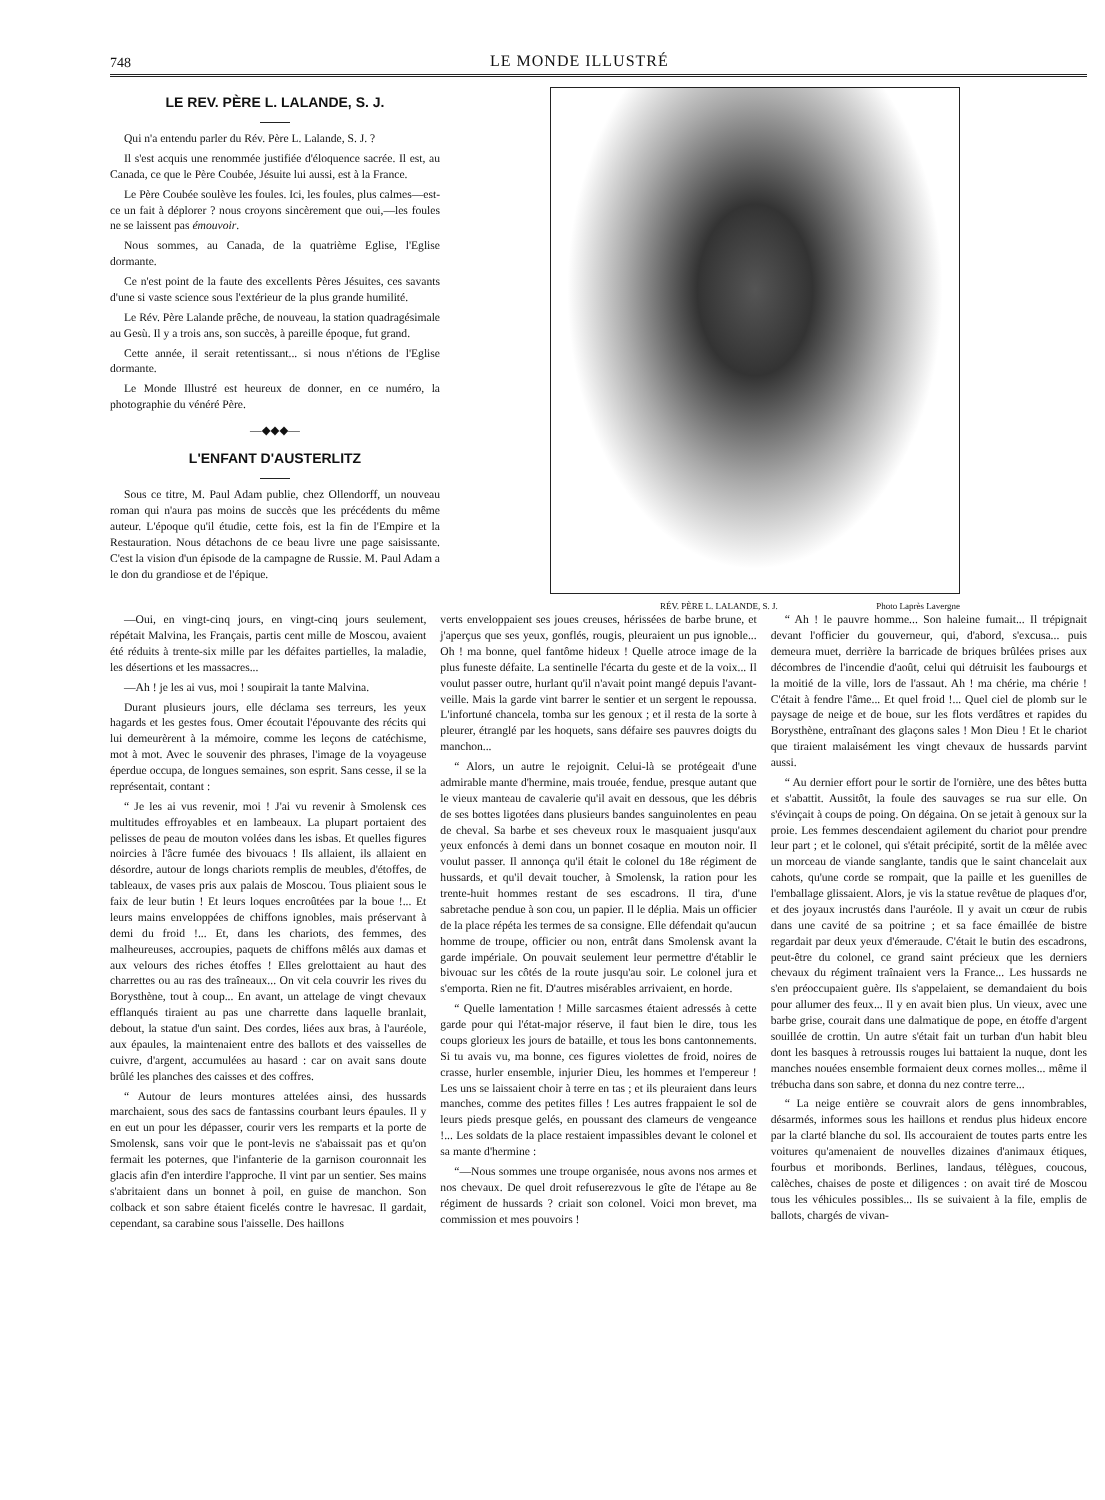748 LE MONDE ILLUSTRÉ
LE REV. PÈRE L. LALANDE, S. J.
Qui n'a entendu parler du Rév. Père L. Lalande, S. J. ?
Il s'est acquis une renommée justifiée d'éloquence sacrée. Il est, au Canada, ce que le Père Coubée, Jésuite lui aussi, est à la France.
Le Père Coubée soulève les foules. Ici, les foules, plus calmes—est-ce un fait à déplorer ? nous croyons sincèrement que oui,—les foules ne se laissent pas émouvoir.
Nous sommes, au Canada, de la quatrième Eglise, l'Eglise dormante.
Ce n'est point de la faute des excellents Pères Jésuites, ces savants d'une si vaste science sous l'extérieur de la plus grande humilité.
Le Rév. Père Lalande prêche, de nouveau, la station quadragésimale au Gesù. Il y a trois ans, son succès, à pareille époque, fut grand.
Cette année, il serait retentissant... si nous n'étions de l'Eglise dormante.
Le Monde Illustré est heureux de donner, en ce numéro, la photographie du vénéré Père.
—◆◆◆—
L'ENFANT D'AUSTERLITZ
Sous ce titre, M. Paul Adam publie, chez Ollendorff, un nouveau roman qui n'aura pas moins de succès que les précédents du même auteur. L'époque qu'il étudie, cette fois, est la fin de l'Empire et la Restauration. Nous détachons de ce beau livre une page saisissante. C'est la vision d'un épisode de la campagne de Russie. M. Paul Adam a le don du grandiose et de l'épique.
RÉV. PÈRE L. LALANDE, S. J. Photo Laprès Lavergne
—Oui, en vingt-cinq jours, en vingt-cinq jours seulement, répétait Malvina, les Français, partis cent mille de Moscou, avaient été réduits à trente-six mille par les défaites partielles, la maladie, les désertions et les massacres...
—Ah ! je les ai vus, moi ! soupirait la tante Malvina.
Durant plusieurs jours, elle déclama ses terreurs, les yeux hagards et les gestes fous. Omer écoutait l'épouvante des récits qui lui demeurèrent à la mémoire, comme les leçons de catéchisme, mot à mot. Avec le souvenir des phrases, l'image de la voyageuse éperdue occupa, de longues semaines, son esprit. Sans cesse, il se la représentait, contant :
“ Je les ai vus revenir, moi ! J'ai vu revenir à Smolensk ces multitudes effroyables et en lambeaux. La plupart portaient des pelisses de peau de mouton volées dans les isbas. Et quelles figures noircies à l'âcre fumée des bivouacs ! Ils allaient, ils allaient en désordre, autour de longs chariots remplis de meubles, d'étoffes, de tableaux, de vases pris aux palais de Moscou. Tous pliaient sous le faix de leur butin ! Et leurs loques encroûtées par la boue !... Et leurs mains enveloppées de chiffons ignobles, mais préservant à demi du froid !... Et, dans les chariots, des femmes, des malheureuses, accroupies, paquets de chiffons mêlés aux damas et aux velours des riches étoffes ! Elles grelottaient au haut des charrettes ou au ras des traîneaux... On vit cela couvrir les rives du Borysthène, tout à coup... En avant, un attelage de vingt chevaux efflanqués tiraient au pas une charrette dans laquelle branlait, debout, la statue d'un saint. Des cordes, liées aux bras, à l'auréole, aux épaules, la maintenaient entre des ballots et des vaisselles de cuivre, d'argent, accumulées au hasard : car on avait sans doute brûlé les planches des caisses et des coffres.
“ Autour de leurs montures attelées ainsi, des hussards marchaient, sous des sacs de fantassins courbant leurs épaules. Il y en eut un pour les dépasser, courir vers les remparts et la porte de Smolensk, sans voir que le pont-levis ne s'abaissait pas et qu'on fermait les poternes, que l'infanterie de la garnison couronnait les glacis afin d'en interdire l'approche. Il vint par un sentier. Ses mains s'abritaient dans un bonnet à poil, en guise de manchon. Son colback et son sabre étaient ficelés contre le havresac. Il gardait, cependant, sa carabine sous l'aisselle. Des haillons
verts enveloppaient ses joues creuses, hérissées de barbe brune, et j'aperçus que ses yeux, gonflés, rougis, pleuraient un pus ignoble... Oh ! ma bonne, quel fantôme hideux ! Quelle atroce image de la plus funeste défaite. La sentinelle l'écarta du geste et de la voix... Il voulut passer outre, hurlant qu'il n'avait point mangé depuis l'avant-veille. Mais la garde vint barrer le sentier et un sergent le repoussa. L'infortuné chancela, tomba sur les genoux ; et il resta de la sorte à pleurer, étranglé par les hoquets, sans défaire ses pauvres doigts du manchon...
“ Alors, un autre le rejoignit. Celui-là se protégeait d'une admirable mante d'hermine, mais trouée, fendue, presque autant que le vieux manteau de cavalerie qu'il avait en dessous, que les débris de ses bottes ligotées dans plusieurs bandes sanguinolentes en peau de cheval. Sa barbe et ses cheveux roux le masquaient jusqu'aux yeux enfoncés à demi dans un bonnet cosaque en mouton noir. Il voulut passer. Il annonça qu'il était le colonel du 18e régiment de hussards, et qu'il devait toucher, à Smolensk, la ration pour les trente-huit hommes restant de ses escadrons. Il tira, d'une sabretache pendue à son cou, un papier. Il le déplia. Mais un officier de la place répéta les termes de sa consigne. Elle défendait qu'aucun homme de troupe, officier ou non, entrât dans Smolensk avant la garde impériale. On pouvait seulement leur permettre d'établir le bivouac sur les côtés de la route jusqu'au soir. Le colonel jura et s'emporta. Rien ne fit. D'autres misérables arrivaient, en horde.
“ Quelle lamentation ! Mille sarcasmes étaient adressés à cette garde pour qui l'état-major réserve, il faut bien le dire, tous les coups glorieux les jours de bataille, et tous les bons cantonnements. Si tu avais vu, ma bonne, ces figures violettes de froid, noires de crasse, hurler ensemble, injurier Dieu, les hommes et l'empereur ! Les uns se laissaient choir à terre en tas ; et ils pleuraient dans leurs manches, comme des petites filles ! Les autres frappaient le sol de leurs pieds presque gelés, en poussant des clameurs de vengeance !... Les soldats de la place restaient impassibles devant le colonel et sa mante d'hermine :
“—Nous sommes une troupe organisée, nous avons nos armes et nos chevaux. De quel droit refuserezvous le gîte de l'étape au 8e régiment de hussards ? criait son colonel. Voici mon brevet, ma commission et mes pouvoirs !
“ Ah ! le pauvre homme... Son haleine fumait... Il trépignait devant l'officier du gouverneur, qui, d'abord, s'excusa... puis demeura muet, derrière la barricade de briques brûlées prises aux décombres de l'incendie d'août, celui qui détruisit les faubourgs et la moitié de la ville, lors de l'assaut. Ah ! ma chérie, ma chérie ! C'était à fendre l'âme... Et quel froid !... Quel ciel de plomb sur le paysage de neige et de boue, sur les flots verdâtres et rapides du Borysthène, entraînant des glaçons sales ! Mon Dieu ! Et le chariot que tiraient malaisément les vingt chevaux de hussards parvint aussi.
“ Au dernier effort pour le sortir de l'ornière, une des bêtes butta et s'abattit. Aussitôt, la foule des sauvages se rua sur elle. On s'évinçait à coups de poing. On dégaina. On se jetait à genoux sur la proie. Les femmes descendaient agilement du chariot pour prendre leur part ; et le colonel, qui s'était précipité, sortit de la mêlée avec un morceau de viande sanglante, tandis que le saint chancelait aux cahots, qu'une corde se rompait, que la paille et les guenilles de l'emballage glissaient. Alors, je vis la statue revêtue de plaques d'or, et des joyaux incrustés dans l'auréole. Il y avait un cœur de rubis dans une cavité de sa poitrine ; et sa face émaillée de bistre regardait par deux yeux d'émeraude. C'était le butin des escadrons, peut-être du colonel, ce grand saint précieux que les derniers chevaux du régiment traînaient vers la France... Les hussards ne s'en préoccupaient guère. Ils s'appelaient, se demandaient du bois pour allumer des feux... Il y en avait bien plus. Un vieux, avec une barbe grise, courait dans une dalmatique de pope, en étoffe d'argent souillée de crottin. Un autre s'était fait un turban d'un habit bleu dont les basques à retroussis rouges lui battaient la nuque, dont les manches nouées ensemble formaient deux cornes molles... même il trébucha dans son sabre, et donna du nez contre terre...
“ La neige entière se couvrait alors de gens innombrables, désarmés, informes sous les haillons et rendus plus hideux encore par la clarté blanche du sol. Ils accouraient de toutes parts entre les voitures qu'amenaient de nouvelles dizaines d'animaux étiques, fourbus et moribonds. Berlines, landaus, télègues, coucous, calèches, chaises de poste et diligences : on avait tiré de Moscou tous les véhicules possibles... Ils se suivaient à la file, emplis de ballots, chargés de vivan-